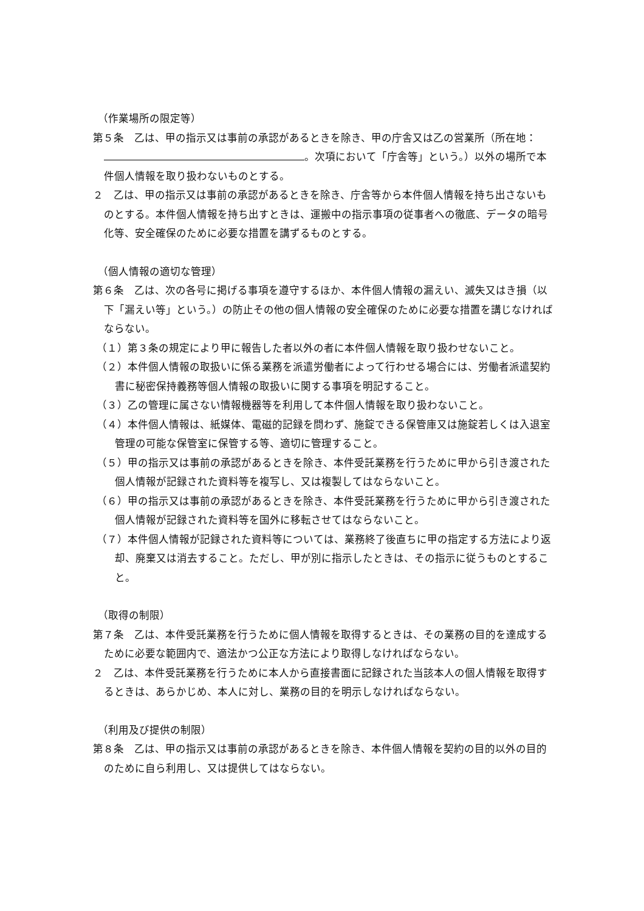（作業場所の限定等）
第５条　乙は、甲の指示又は事前の承認があるときを除き、甲の庁舎又は乙の営業所（所在地： 。次項において「庁舎等」という。）以外の場所で本件個人情報を取り扱わないものとする。
２　乙は、甲の指示又は事前の承認があるときを除き、庁舎等から本件個人情報を持ち出さないものとする。本件個人情報を持ち出すときは、運搬中の指示事項の従事者への徹底、データの暗号化等、安全確保のために必要な措置を講ずるものとする。
（個人情報の適切な管理）
第６条　乙は、次の各号に掲げる事項を遵守するほか、本件個人情報の漏えい、滅失又はき損（以下「漏えい等」という。）の防止その他の個人情報の安全確保のために必要な措置を講じなければならない。
（１）第３条の規定により甲に報告した者以外の者に本件個人情報を取り扱わせないこと。
（２）本件個人情報の取扱いに係る業務を派遣労働者によって行わせる場合には、労働者派遣契約書に秘密保持義務等個人情報の取扱いに関する事項を明記すること。
（３）乙の管理に属さない情報機器等を利用して本件個人情報を取り扱わないこと。
（４）本件個人情報は、紙媒体、電磁的記録を問わず、施錠できる保管庫又は施錠若しくは入退室管理の可能な保管室に保管する等、適切に管理すること。
（５）甲の指示又は事前の承認があるときを除き、本件受託業務を行うために甲から引き渡された個人情報が記録された資料等を複写し、又は複製してはならないこと。
（６）甲の指示又は事前の承認があるときを除き、本件受託業務を行うために甲から引き渡された個人情報が記録された資料等を国外に移転させてはならないこと。
（７）本件個人情報が記録された資料等については、業務終了後直ちに甲の指定する方法により返却、廃棄又は消去すること。ただし、甲が別に指示したときは、その指示に従うものとすること。
（取得の制限）
第７条　乙は、本件受託業務を行うために個人情報を取得するときは、その業務の目的を達成するために必要な範囲内で、適法かつ公正な方法により取得しなければならない。
２　乙は、本件受託業務を行うために本人から直接書面に記録された当該本人の個人情報を取得するときは、あらかじめ、本人に対し、業務の目的を明示しなければならない。
（利用及び提供の制限）
第８条　乙は、甲の指示又は事前の承認があるときを除き、本件個人情報を契約の目的以外の目的のために自ら利用し、又は提供してはならない。